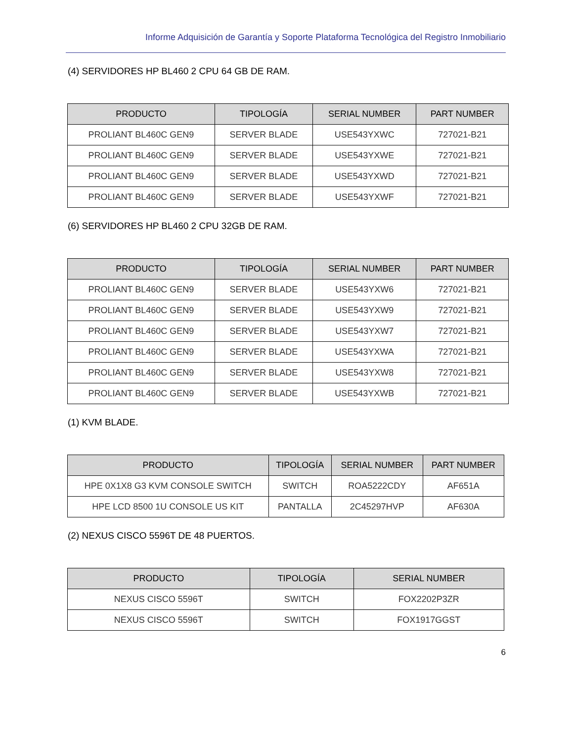Informe Adquisición de Garantía y Soporte Plataforma Tecnológica del Registro Inmobiliario
(4) SERVIDORES HP BL460 2 CPU 64 GB DE RAM.
| PRODUCTO | TIPOLOGÍA | SERIAL NUMBER | PART NUMBER |
| --- | --- | --- | --- |
| PROLIANT BL460C GEN9 | SERVER BLADE | USE543YXWC | 727021-B21 |
| PROLIANT BL460C GEN9 | SERVER BLADE | USE543YXWE | 727021-B21 |
| PROLIANT BL460C GEN9 | SERVER BLADE | USE543YXWD | 727021-B21 |
| PROLIANT BL460C GEN9 | SERVER BLADE | USE543YXWF | 727021-B21 |
(6) SERVIDORES HP BL460 2 CPU 32GB DE RAM.
| PRODUCTO | TIPOLOGÍA | SERIAL NUMBER | PART NUMBER |
| --- | --- | --- | --- |
| PROLIANT BL460C GEN9 | SERVER BLADE | USE543YXW6 | 727021-B21 |
| PROLIANT BL460C GEN9 | SERVER BLADE | USE543YXW9 | 727021-B21 |
| PROLIANT BL460C GEN9 | SERVER BLADE | USE543YXW7 | 727021-B21 |
| PROLIANT BL460C GEN9 | SERVER BLADE | USE543YXWA | 727021-B21 |
| PROLIANT BL460C GEN9 | SERVER BLADE | USE543YXW8 | 727021-B21 |
| PROLIANT BL460C GEN9 | SERVER BLADE | USE543YXWB | 727021-B21 |
(1) KVM BLADE.
| PRODUCTO | TIPOLOGÍA | SERIAL NUMBER | PART NUMBER |
| --- | --- | --- | --- |
| HPE 0X1X8 G3 KVM CONSOLE SWITCH | SWITCH | ROA5222CDY | AF651A |
| HPE LCD 8500 1U CONSOLE US KIT | PANTALLA | 2C45297HVP | AF630A |
(2) NEXUS CISCO 5596T DE 48 PUERTOS.
| PRODUCTO | TIPOLOGÍA | SERIAL NUMBER |
| --- | --- | --- |
| NEXUS CISCO 5596T | SWITCH | FOX2202P3ZR |
| NEXUS CISCO 5596T | SWITCH | FOX1917GGST |
6